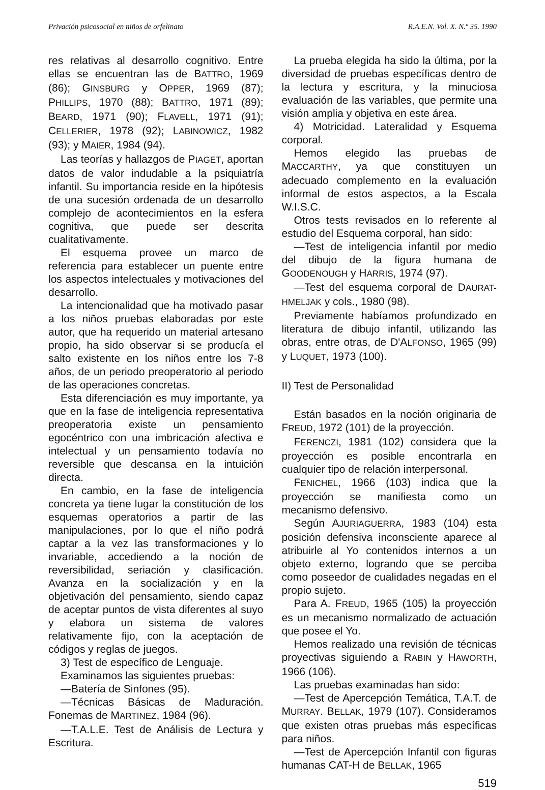Privación psicosocial en niños de orfelinato R.A.E.N. Vol. X. N.º 35. 1990
res relativas al desarrollo cognitivo. Entre ellas se encuentran las de BATTRO, 1969 (86); GINSBURG y OPPER, 1969 (87); PHILLIPS, 1970 (88); BATTRO, 1971 (89); BEARD, 1971 (90); FLAVELL, 1971 (91); CELLERIER, 1978 (92); LABINOWICZ, 1982 (93); y MAIER, 1984 (94).
Las teorías y hallazgos de PIAGET, aportan datos de valor indudable a la psiquiatría infantil. Su importancia reside en la hipótesis de una sucesión ordenada de un desarrollo complejo de acontecimientos en la esfera cognitiva, que puede ser descrita cualitativamente.
El esquema provee un marco de referencia para establecer un puente entre los aspectos intelectuales y motivaciones del desarrollo.
La intencionalidad que ha motivado pasar a los niños pruebas elaboradas por este autor, que ha requerido un material artesano propio, ha sido observar si se producía el salto existente en los niños entre los 7-8 años, de un periodo preoperatorio al periodo de las operaciones concretas.
Esta diferenciación es muy importante, ya que en la fase de inteligencia representativa preoperatoria existe un pensamiento egocéntrico con una imbricación afectiva e intelectual y un pensamiento todavía no reversible que descansa en la intuición directa.
En cambio, en la fase de inteligencia concreta ya tiene lugar la constitución de los esquemas operatorios a partir de las manipulaciones, por lo que el niño podrá captar a la vez las transformaciones y lo invariable, accediendo a la noción de reversibilidad, seriación y clasificación. Avanza en la socialización y en la objetivación del pensamiento, siendo capaz de aceptar puntos de vista diferentes al suyo y elabora un sistema de valores relativamente fijo, con la aceptación de códigos y reglas de juegos.
3) Test de específico de Lenguaje.
Examinamos las siguientes pruebas:
—Batería de Sinfones (95).
—Técnicas Básicas de Maduración. Fonemas de MARTINEZ, 1984 (96).
—T.A.L.E. Test de Análisis de Lectura y Escritura.
La prueba elegida ha sido la última, por la diversidad de pruebas específicas dentro de la lectura y escritura, y la minuciosa evaluación de las variables, que permite una visión amplia y objetiva en este área.
4) Motricidad. Lateralidad y Esquema corporal.
Hemos elegido las pruebas de MACCARTHY, ya que constituyen un adecuado complemento en la evaluación informal de estos aspectos, a la Escala W.I.S.C.
Otros tests revisados en lo referente al estudio del Esquema corporal, han sido:
—Test de inteligencia infantil por medio del dibujo de la figura humana de GOODENOUGH y HARRIS, 1974 (97).
—Test del esquema corporal de DAURAT-HMELJAK y cols., 1980 (98).
Previamente habíamos profundizado en literatura de dibujo infantil, utilizando las obras, entre otras, de D'ALFONSO, 1965 (99) y LUQUET, 1973 (100).
II) Test de Personalidad
Están basados en la noción originaria de FREUD, 1972 (101) de la proyección.
FERENCZI, 1981 (102) considera que la proyección es posible encontrarla en cualquier tipo de relación interpersonal.
FENICHEL, 1966 (103) indica que la proyección se manifiesta como un mecanismo defensivo.
Según AJURIAGUERRA, 1983 (104) esta posición defensiva inconsciente aparece al atribuirle al Yo contenidos internos a un objeto externo, logrando que se perciba como poseedor de cualidades negadas en el propio sujeto.
Para A. FREUD, 1965 (105) la proyección es un mecanismo normalizado de actuación que posee el Yo.
Hemos realizado una revisión de técnicas proyectivas siguiendo a RABIN y HAWORTH, 1966 (106).
Las pruebas examinadas han sido:
—Test de Apercepción Temática, T.A.T. de MURRAY. BELLAK, 1979 (107). Consideramos que existen otras pruebas más específicas para niños.
—Test de Apercepción Infantil con figuras humanas CAT-H de BELLAK, 1965
519